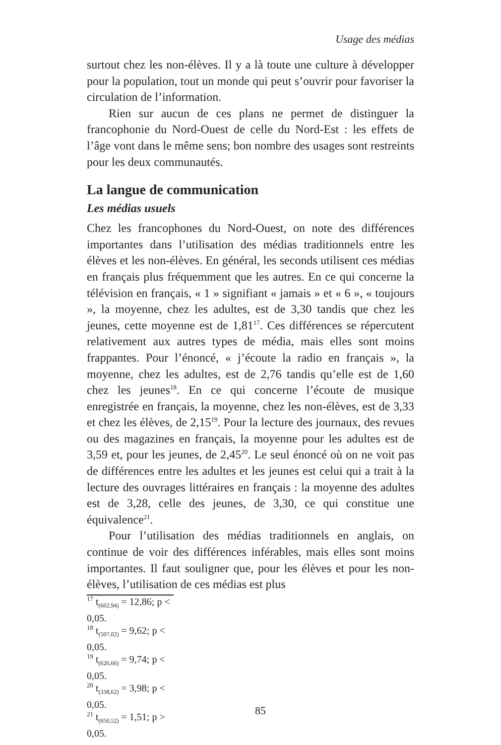Usage des médias
surtout chez les non-élèves. Il y a là toute une culture à développer pour la population, tout un monde qui peut s’ouvrir pour favoriser la circulation de l’information.
Rien sur aucun de ces plans ne permet de distinguer la francophonie du Nord-Ouest de celle du Nord-Est : les effets de l’âge vont dans le même sens; bon nombre des usages sont restreints pour les deux communautés.
La langue de communication
Les médias usuels
Chez les francophones du Nord-Ouest, on note des différences importantes dans l’utilisation des médias traditionnels entre les élèves et les non-élèves. En général, les seconds utilisent ces médias en français plus fréquemment que les autres. En ce qui concerne la télévision en français, « 1 » signifiant « jamais » et « 6 », « toujours », la moyenne, chez les adultes, est de 3,30 tandis que chez les jeunes, cette moyenne est de 1,81<sup>17</sup>. Ces différences se répercutent relativement aux autres types de média, mais elles sont moins frappantes. Pour l’énoncé, « j’écoute la radio en français », la moyenne, chez les adultes, est de 2,76 tandis qu’elle est de 1,60 chez les jeunes<sup>18</sup>. En ce qui concerne l’écoute de musique enregistrée en français, la moyenne, chez les non-élèves, est de 3,33 et chez les élèves, de 2,15<sup>19</sup>. Pour la lecture des journaux, des revues ou des magazines en français, la moyenne pour les adultes est de 3,59 et, pour les jeunes, de 2,45<sup>20</sup>. Le seul énoncé où on ne voit pas de différences entre les adultes et les jeunes est celui qui a trait à la lecture des ouvrages littéraires en français : la moyenne des adultes est de 3,28, celle des jeunes, de 3,30, ce qui constitue une équivalence<sup>21</sup>.
Pour l’utilisation des médias traditionnels en anglais, on continue de voir des différences inférables, mais elles sont moins importantes. Il faut souligner que, pour les élèves et pour les non-élèves, l’utilisation de ces médias est plus
<sup>17</sup> t<sub>(602,94)</sub> = 12,86; p < 0,05.
<sup>18</sup> t<sub>(507,02)</sub> = 9,62; p < 0,05.
<sup>19</sup> t<sub>(626,66)</sub> = 9,74; p < 0,05.
<sup>20</sup> t<sub>(338,62)</sub> = 3,98; p < 0,05.
<sup>21</sup> t<sub>(650,52)</sub> = 1,51; p > 0,05.
85